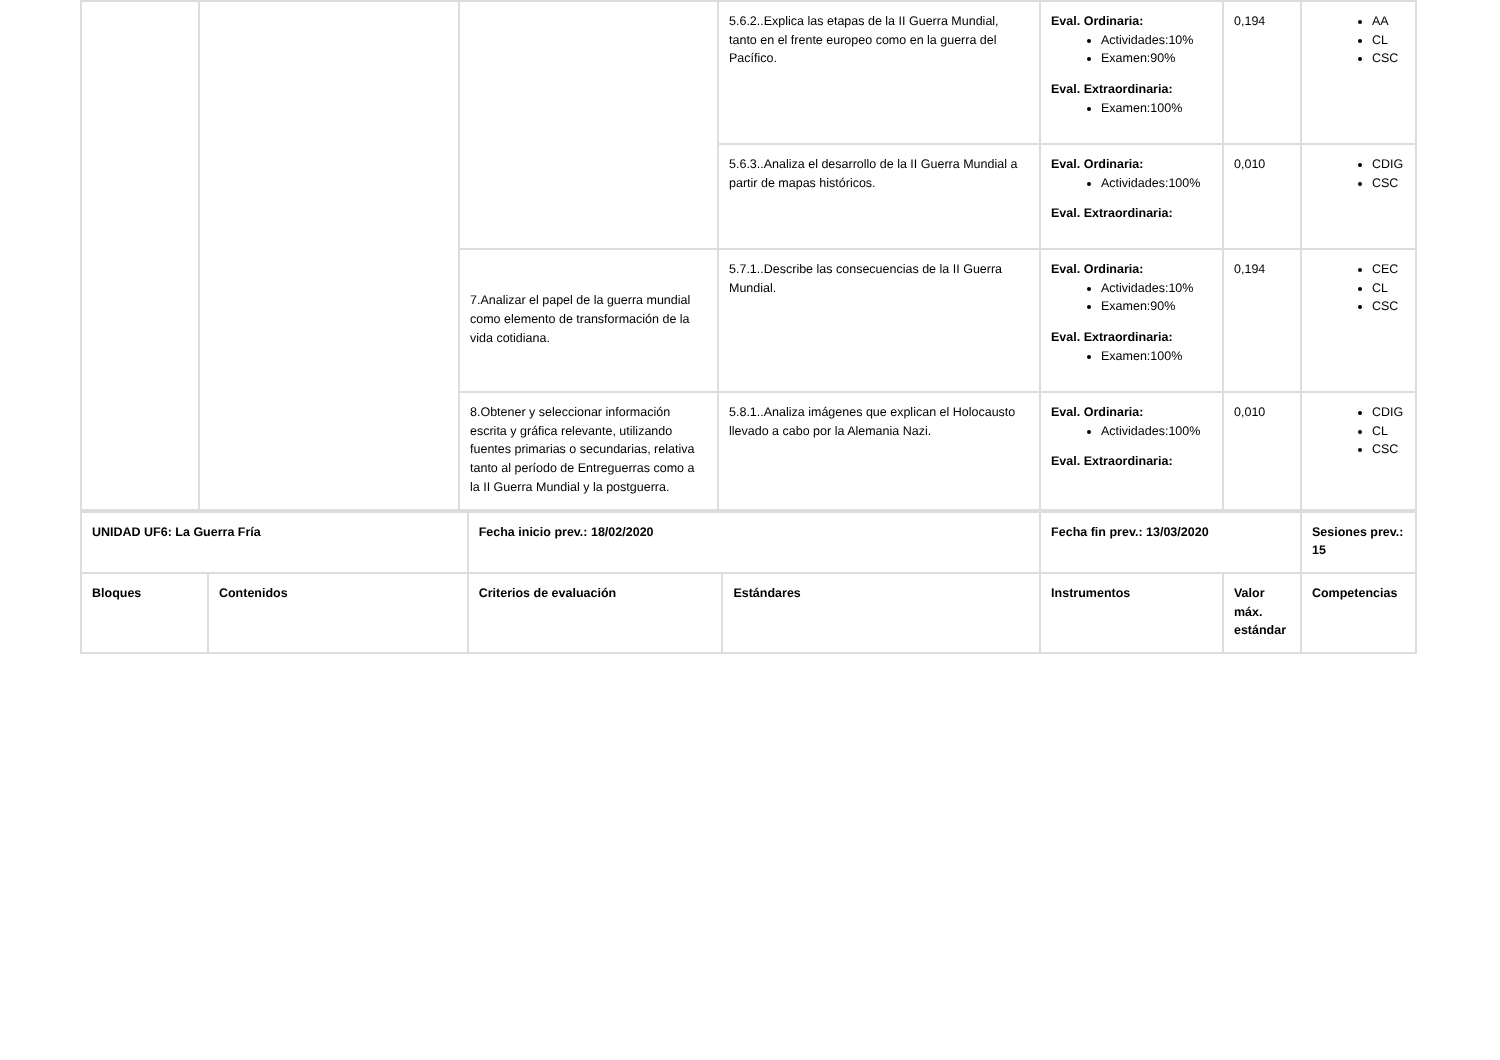| | | | 5.6.2..Explica las etapas de la II Guerra Mundial, tanto en el frente europeo como en la guerra del Pacífico. | Eval. Ordinaria: Actividades:10% Examen:90% Eval. Extraordinaria: Examen:100% | 0,194 | AA CL CSC |
| | | | 5.6.3..Analiza el desarrollo de la II Guerra Mundial a partir de mapas históricos. | Eval. Ordinaria: Actividades:100% Eval. Extraordinaria: | 0,010 | CDIG CSC |
| | | 7.Analizar el papel de la guerra mundial como elemento de transformación de la vida cotidiana. | 5.7.1..Describe las consecuencias de la II Guerra Mundial. | Eval. Ordinaria: Actividades:10% Examen:90% Eval. Extraordinaria: Examen:100% | 0,194 | CEC CL CSC |
| | | 8.Obtener y seleccionar información escrita y gráfica relevante, utilizando fuentes primarias o secundarias, relativa tanto al período de Entreguerras como a la II Guerra Mundial y la postguerra. | 5.8.1..Analiza imágenes que explican el Holocausto llevado a cabo por la Alemania Nazi. | Eval. Ordinaria: Actividades:100% Eval. Extraordinaria: | 0,010 | CDIG CL CSC |
| UNIDAD UF6: La Guerra Fría | | Fecha inicio prev.: 18/02/2020 | | Fecha fin prev.: 13/03/2020 | | Sesiones prev.: 15 |
| --- | --- | --- | --- | --- | --- | --- |
| Bloques | Contenidos | Criterios de evaluación | Estándares | Instrumentos | Valor máx. estándar | Competencias |